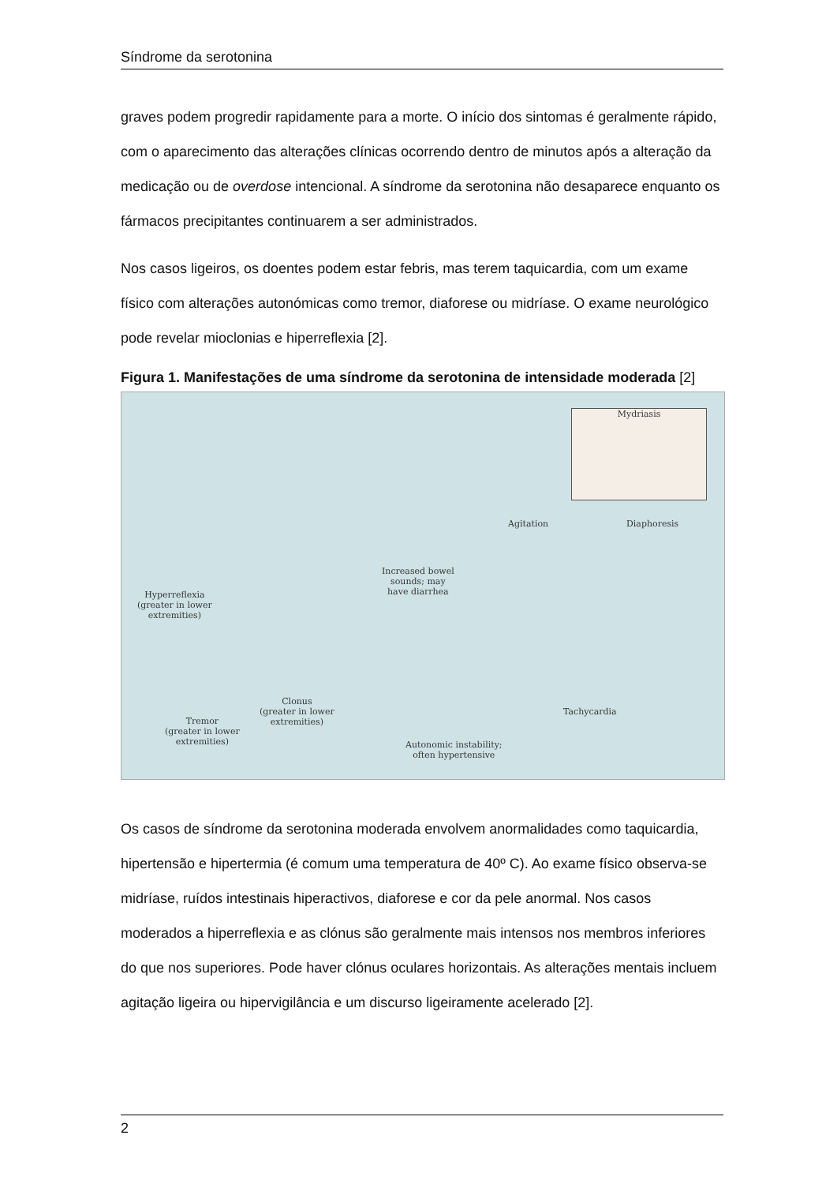Síndrome da serotonina
graves podem progredir rapidamente para a morte. O início dos sintomas é geralmente rápido, com o aparecimento das alterações clínicas ocorrendo dentro de minutos após a alteração da medicação ou de overdose intencional. A síndrome da serotonina não desaparece enquanto os fármacos precipitantes continuarem a ser administrados.
Nos casos ligeiros, os doentes podem estar febris, mas terem taquicardia, com um exame físico com alterações autonómicas como tremor, diaforese ou midríase. O exame neurológico pode revelar mioclonias e hiperreflexia [2].
Figura 1. Manifestações de uma síndrome da serotonina de intensidade moderada [2]
Mydriasis
Agitation Diaphoresis
Increased bowel
sounds; may
have diarrhea
Hyperreflexia
(greater in lower
extremities)
Clonus
(greater in lower
extremities)
Tremor
(greater in lower
extremities)
Tachycardia
Autonomic instability;
often hypertensive
Os casos de síndrome da serotonina moderada envolvem anormalidades como taquicardia, hipertensão e hipertermia (é comum uma temperatura de 40º C). Ao exame físico observa-se midríase, ruídos intestinais hiperactivos, diaforese e cor da pele anormal. Nos casos moderados a hiperreflexia e as clónus são geralmente mais intensos nos membros inferiores do que nos superiores. Pode haver clónus oculares horizontais. As alterações mentais incluem agitação ligeira ou hipervigilância e um discurso ligeiramente acelerado [2].
2